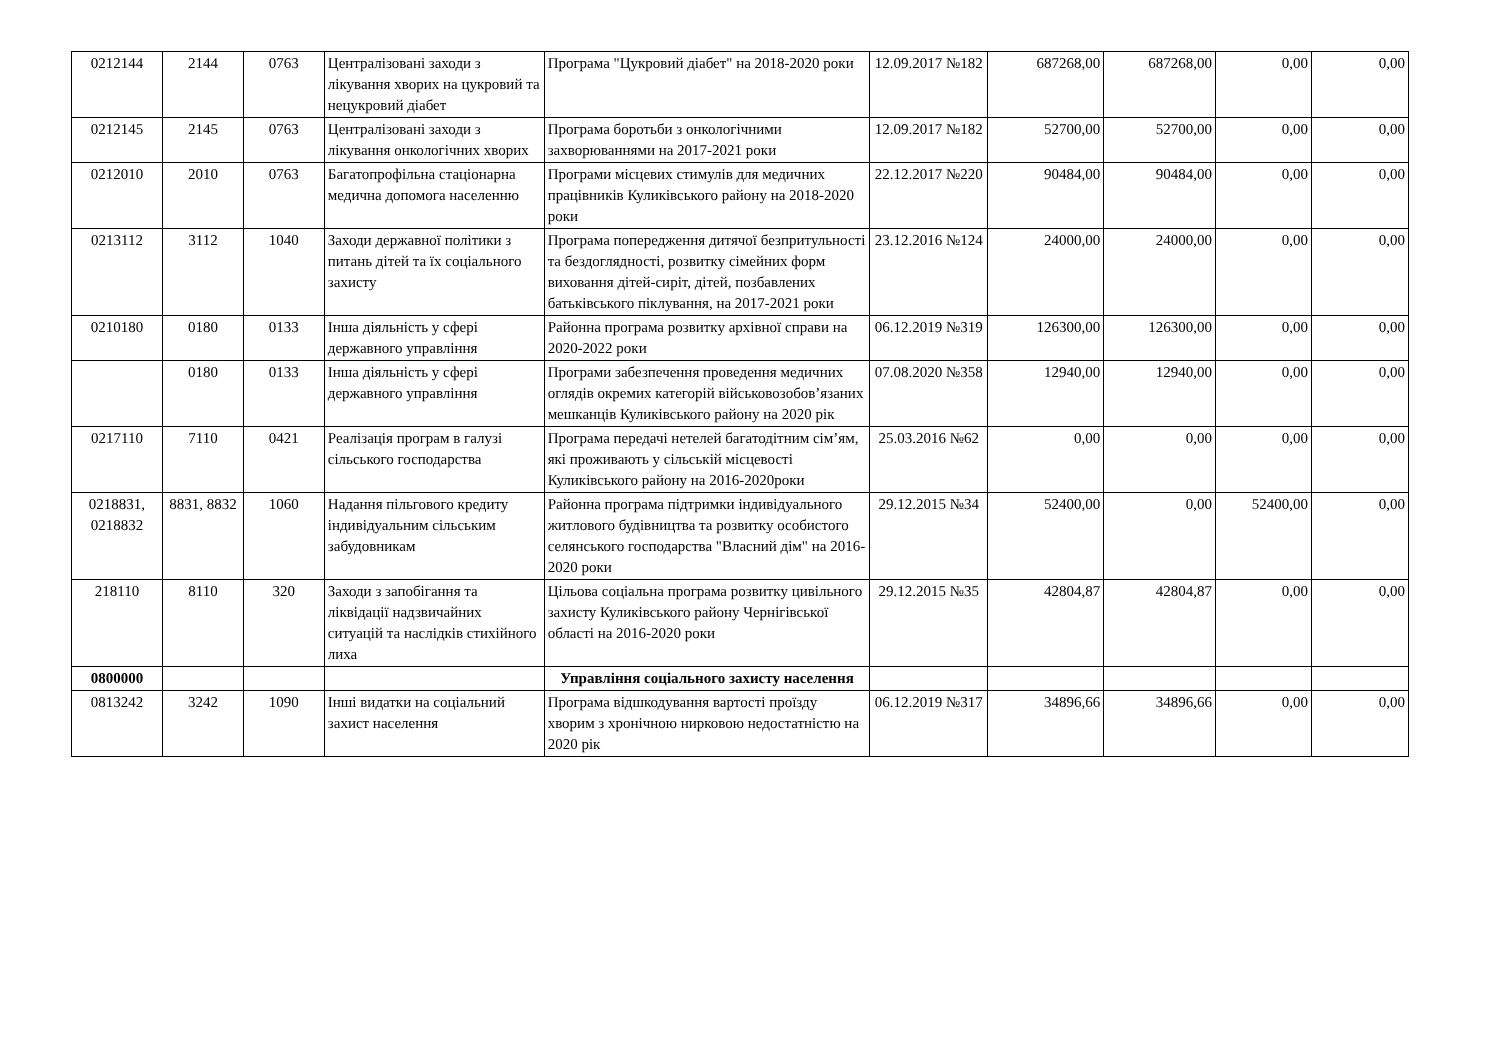| 0212144 | 2144 | 0763 | Централізовані заходи з лікування хворих на цукровий та нецукровий діабет | Програма "Цукровий діабет" на 2018-2020 роки | 12.09.2017 №182 | 687268,00 | 687268,00 | 0,00 | 0,00 |
| 0212145 | 2145 | 0763 | Централізовані заходи з лікування онкологічних хворих | Програма боротьби з онкологічними захворюваннями на 2017-2021 роки | 12.09.2017 №182 | 52700,00 | 52700,00 | 0,00 | 0,00 |
| 0212010 | 2010 | 0763 | Багатопрофільна стаціонарна медична допомога населенню | Програми місцевих стимулів для медичних працівників Куликівського району на 2018-2020 роки | 22.12.2017 №220 | 90484,00 | 90484,00 | 0,00 | 0,00 |
| 0213112 | 3112 | 1040 | Заходи державної політики з питань дітей та їх соціального захисту | Програма попередження дитячої безпритульності та бездоглядності, розвитку сімейних форм виховання дітей-сиріт, дітей, позбавлених батьківського піклування, на 2017-2021 роки | 23.12.2016 №124 | 24000,00 | 24000,00 | 0,00 | 0,00 |
| 0210180 | 0180 | 0133 | Інша діяльність у сфері державного управління | Районна програма розвитку архівної справи на 2020-2022 роки | 06.12.2019 №319 | 126300,00 | 126300,00 | 0,00 | 0,00 |
| | 0180 | 0133 | Інша діяльність у сфері державного управління | Програми забезпечення проведення медичних оглядів окремих категорій військовозобов’язаних мешканців Куликівського району на 2020 рік | 07.08.2020 №358 | 12940,00 | 12940,00 | 0,00 | 0,00 |
| 0217110 | 7110 | 0421 | Реалізація програм в галузі сільського господарства | Програма передачі нетелей багатодітним сім’ям, які проживають у сільській місцевості Куликівського району на 2016-2020роки | 25.03.2016 №62 | 0,00 | 0,00 | 0,00 | 0,00 |
| 0218831, 0218832 | 8831, 8832 | 1060 | Надання пільгового кредиту індивідуальним сільським забудовникам | Районна програма підтримки індивідуального житлового будівництва та розвитку особистого селянського господарства "Власний дім" на 2016-2020 роки | 29.12.2015 №34 | 52400,00 | 0,00 | 52400,00 | 0,00 |
| 218110 | 8110 | 320 | Заходи з запобігання та ліквідації надзвичайних ситуацій та наслідків стихійного лиха | Цільова соціальна програма розвитку цивільного захисту Куликівського району Чернігівської області на 2016-2020 роки | 29.12.2015 №35 | 42804,87 | 42804,87 | 0,00 | 0,00 |
| 0800000 | | | | Управління соціального захисту населення | | | | | |
| 0813242 | 3242 | 1090 | Інші видатки на соціальний захист населення | Програма відшкодування вартості проїзду хворим з хронічною нирковою недостатністю на 2020 рік | 06.12.2019 №317 | 34896,66 | 34896,66 | 0,00 | 0,00 |